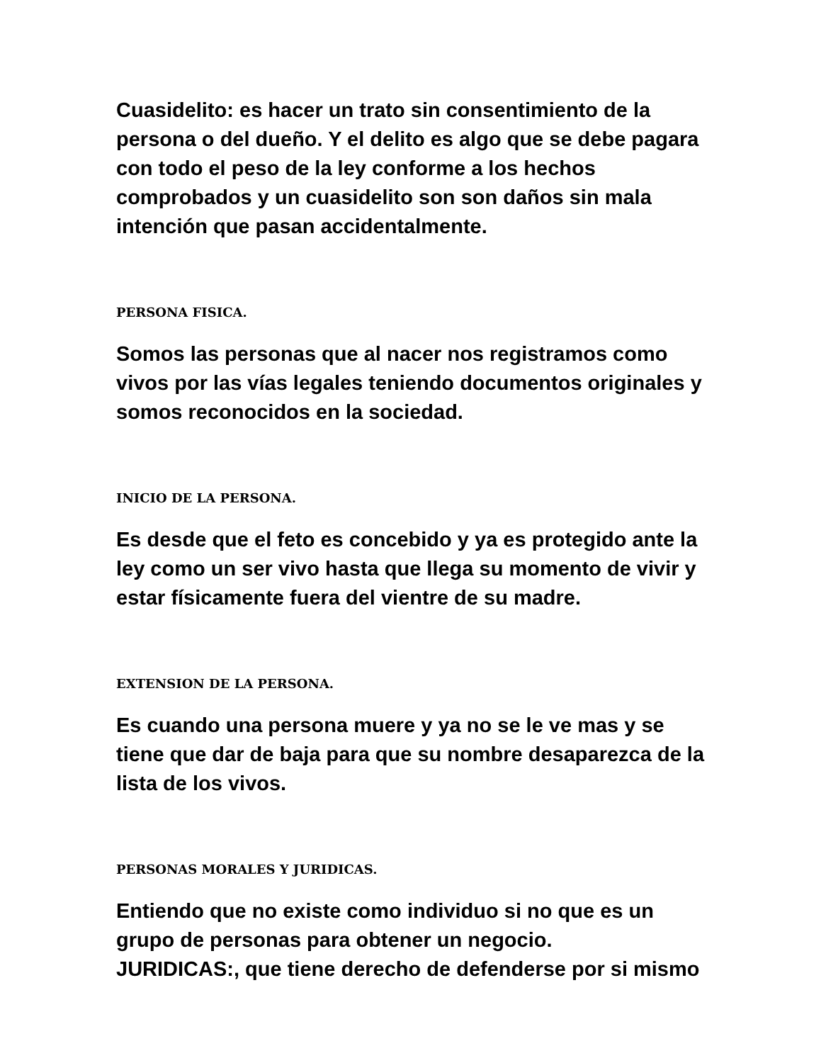Cuasidelito: es hacer un trato sin consentimiento de la persona o del dueño. Y el delito es algo que se debe pagara con todo el peso de la ley conforme a los hechos comprobados y un cuasidelito son son daños sin mala intención que pasan accidentalmente.
PERSONA FISICA.
Somos las personas que al nacer nos registramos como vivos por las vías legales teniendo documentos originales y somos reconocidos en la sociedad.
INICIO DE LA PERSONA.
Es desde que el feto es concebido y ya es protegido ante la ley como un ser vivo hasta que llega su momento de vivir y estar físicamente fuera del vientre de su madre.
EXTENSION DE LA PERSONA.
Es cuando una persona muere y ya no se le ve mas y se tiene que dar de baja para que su nombre desaparezca de la lista de los vivos.
PERSONAS MORALES Y JURIDICAS.
Entiendo que no existe como individuo si no que es un grupo de personas para obtener un negocio.
JURIDICAS:, que tiene derecho de defenderse por si mismo